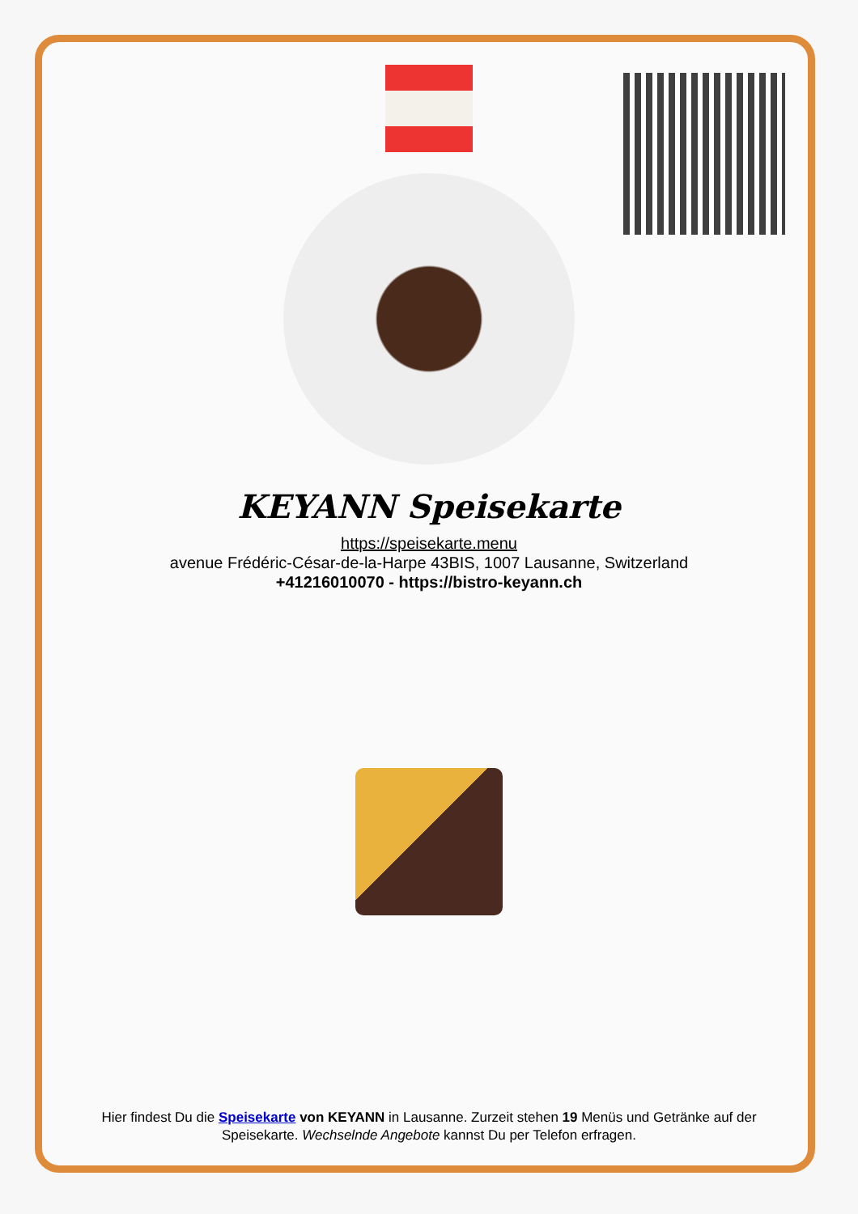KEYANN Speisekarte
https://speisekarte.menu
avenue Frédéric-César-de-la-Harpe 43BIS, 1007 Lausanne, Switzerland
+41216010070 - https://bistro-keyann.ch
Hier findest Du die Speisekarte von KEYANN in Lausanne. Zurzeit stehen 19 Menüs und Getränke auf der Speisekarte. Wechselnde Angebote kannst Du per Telefon erfragen.